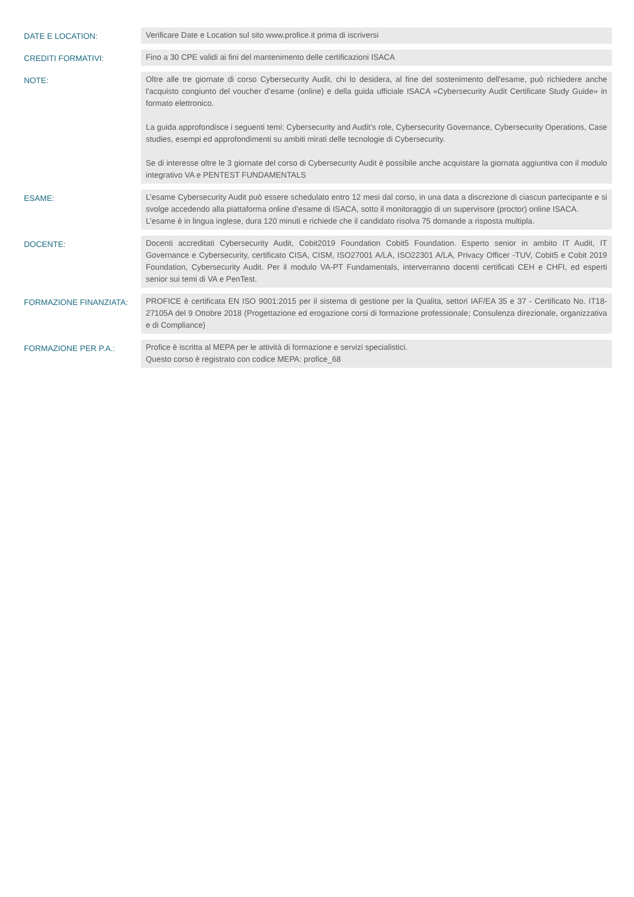| DATE E LOCATION: | Verificare Date e Location sul sito www.profice.it prima di iscriversi |
| CREDITI FORMATIVI: | Fino a 30 CPE validi ai fini del mantenimento delle certificazioni ISACA |
| NOTE: | Oltre alle tre giornate di corso Cybersecurity Audit, chi lo desidera, al fine del sostenimento dell'esame, può richiedere anche l'acquisto congiunto del voucher d’esame (online) e della guida ufficiale ISACA «Cybersecurity Audit Certificate Study Guide» in formato elettronico. La guida approfondisce i seguenti temi: Cybersecurity and Audit’s role, Cybersecurity Governance, Cybersecurity Operations, Case studies, esempi ed approfondimenti su ambiti mirati delle tecnologie di Cybersecurity. Se di interesse oltre le 3 giornate del corso di Cybersecurity Audit è possibile anche acquistare la giornata aggiuntiva con il modulo integrativo VA e PENTEST FUNDAMENTALS |
| ESAME: | L’esame Cybersecurity Audit può essere schedulato entro 12 mesi dal corso, in una data a discrezione di ciascun partecipante e si svolge accedendo alla piattaforma online d’esame di ISACA, sotto il monitoraggio di un supervisore (proctor) online ISACA. L’esame è in lingua inglese, dura 120 minuti e richiede che il candidato risolva 75 domande a risposta multipla. |
| DOCENTE: | Docenti accreditati Cybersecurity Audit, Cobit2019 Foundation Cobit5 Foundation. Esperto senior in ambito IT Audit, IT Governance e Cybersecurity, certificato CISA, CISM, ISO27001 A/LA, ISO22301 A/LA, Privacy Officer -TUV, Cobit5 e Cobit 2019 Foundation, Cybersecurity Audit. Per il modulo VA-PT Fundamentals, interverranno docenti certificati CEH e CHFI, ed esperti senior sui temi di VA e PenTest. |
| FORMAZIONE FINANZIATA: | PROFICE è certificata EN ISO 9001:2015 per il sistema di gestione per la Qualita, settori IAF/EA 35 e 37 - Certificato No. IT18-27105A del 9 Ottobre 2018 (Progettazione ed erogazione corsi di formazione professionale; Consulenza direzionale, organizzativa e di Compliance) |
| FORMAZIONE PER P.A.: | Profice è iscritta al MEPA per le attività di formazione e servizi specialistici. Questo corso è registrato con codice MEPA: profice_68 |